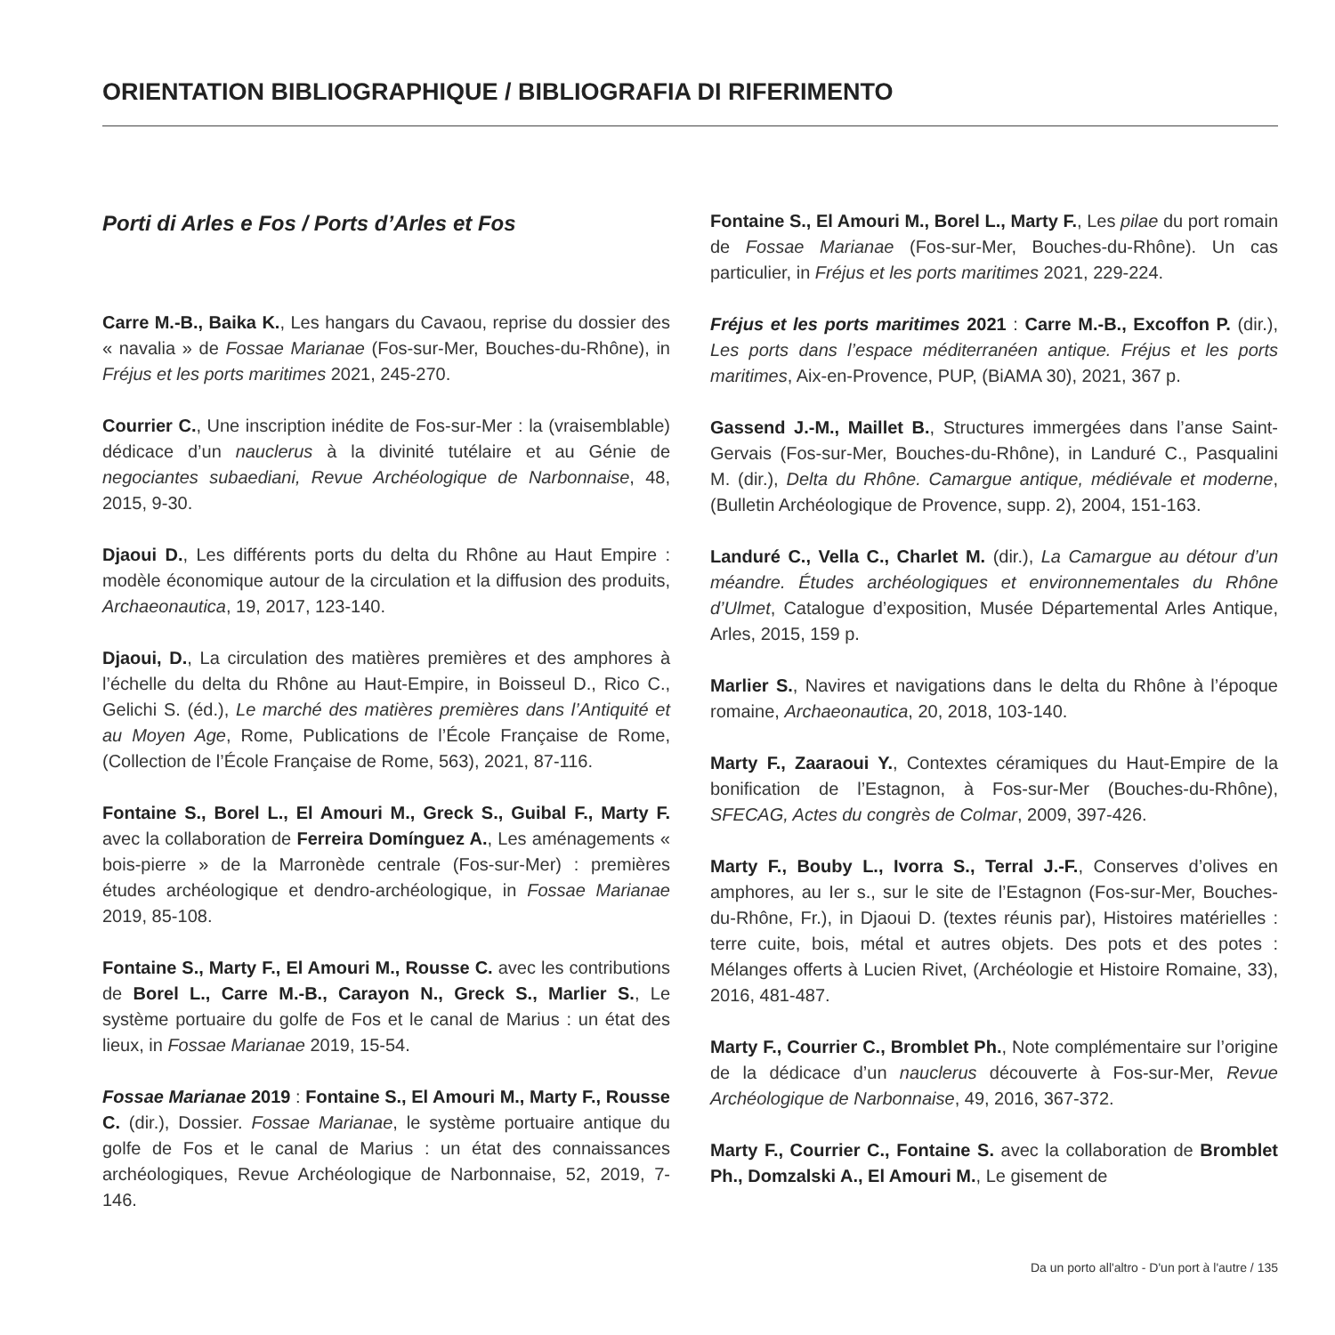ORIENTATION BIBLIOGRAPHIQUE / BIBLIOGRAFIA DI RIFERIMENTO
Porti di Arles e Fos / Ports d’Arles et Fos
Carre M.-B., Baika K., Les hangars du Cavaou, reprise du dossier des « navalia » de Fossae Marianae (Fos-sur-Mer, Bouches-du-Rhône), in Fréjus et les ports maritimes 2021, 245-270.
Courrier C., Une inscription inédite de Fos-sur-Mer : la (vraisemblable) dédicace d’un nauclerus à la divinité tutélaire et au Génie de negociantes subaediani, Revue Archéologique de Narbonnaise, 48, 2015, 9-30.
Djaoui D., Les différents ports du delta du Rhône au Haut Empire : modèle économique autour de la circulation et la diffusion des produits, Archaeonautica, 19, 2017, 123-140.
Djaoui, D., La circulation des matières premières et des amphores à l’échelle du delta du Rhône au Haut-Empire, in Boisseul D., Rico C., Gelichi S. (éd.), Le marché des matières premières dans l’Antiquité et au Moyen Age, Rome, Publications de l’École Française de Rome, (Collection de l’École Française de Rome, 563), 2021, 87-116.
Fontaine S., Borel L., El Amouri M., Greck S., Guibal F., Marty F. avec la collaboration de Ferreira Domínguez A., Les aménagements « bois-pierre » de la Marronède centrale (Fos-sur-Mer) : premières études archéologique et dendro-archéologique, in Fossae Marianae 2019, 85-108.
Fontaine S., Marty F., El Amouri M., Rousse C. avec les contributions de Borel L., Carre M.-B., Carayon N., Greck S., Marlier S., Le système portuaire du golfe de Fos et le canal de Marius : un état des lieux, in Fossae Marianae 2019, 15-54.
Fossae Marianae 2019 : Fontaine S., El Amouri M., Marty F., Rousse C. (dir.), Dossier. Fossae Marianae, le système portuaire antique du golfe de Fos et le canal de Marius : un état des connaissances archéologiques, Revue Archéologique de Narbonnaise, 52, 2019, 7-146.
Fontaine S., El Amouri M., Borel L., Marty F., Les pilae du port romain de Fossae Marianae (Fos-sur-Mer, Bouches-du-Rhône). Un cas particulier, in Fréjus et les ports maritimes 2021, 229-224.
Fréjus et les ports maritimes 2021 : Carre M.-B., Excoffon P. (dir.), Les ports dans l’espace méditerranéen antique. Fréjus et les ports maritimes, Aix-en-Provence, PUP, (BiAMA 30), 2021, 367 p.
Gassend J.-M., Maillet B., Structures immergées dans l’anse Saint-Gervais (Fos-sur-Mer, Bouches-du-Rhône), in Landuré C., Pasqualini M. (dir.), Delta du Rhône. Camargue antique, médiévale et moderne, (Bulletin Archéologique de Provence, supp. 2), 2004, 151-163.
Landuré C., Vella C., Charlet M. (dir.), La Camargue au détour d’un méandre. Études archéologiques et environnementales du Rhône d’Ulmet, Catalogue d’exposition, Musée Départemental Arles Antique, Arles, 2015, 159 p.
Marlier S., Navires et navigations dans le delta du Rhône à l’époque romaine, Archaeonautica, 20, 2018, 103-140.
Marty F., Zaaraoui Y., Contextes céramiques du Haut-Empire de la bonification de l’Estagnon, à Fos-sur-Mer (Bouches-du-Rhône), SFECAG, Actes du congrès de Colmar, 2009, 397-426.
Marty F., Bouby L., Ivorra S., Terral J.-F., Conserves d’olives en amphores, au Ier s., sur le site de l’Estagnon (Fos-sur-Mer, Bouches-du-Rhône, Fr.), in Djaoui D. (textes réunis par), Histoires matérielles : terre cuite, bois, métal et autres objets. Des pots et des potes : Mélanges offerts à Lucien Rivet, (Archéologie et Histoire Romaine, 33), 2016, 481-487.
Marty F., Courrier C., Bromblet Ph., Note complémentaire sur l’origine de la dédicace d’un nauclerus découverte à Fos-sur-Mer, Revue Archéologique de Narbonnaise, 49, 2016, 367-372.
Marty F., Courrier C., Fontaine S. avec la collaboration de Bromblet Ph., Domzalski A., El Amouri M., Le gisement de
Da un porto all'altro - D'un port à l'autre / 135